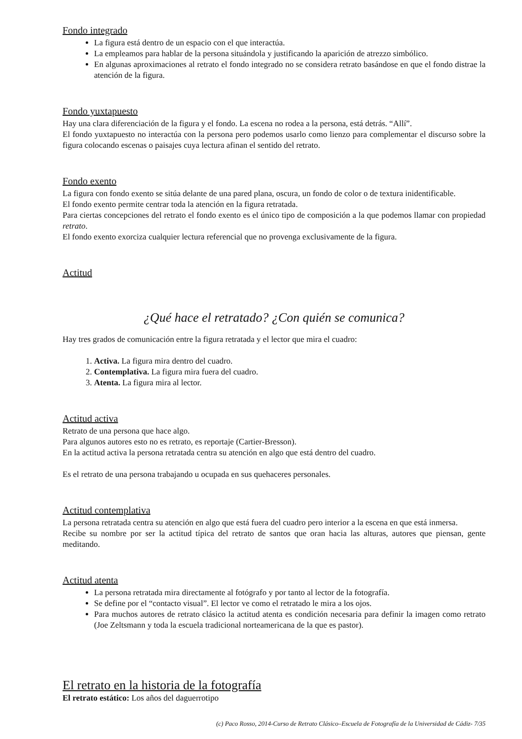Fondo integrado
La figura está dentro de un espacio con el que interactúa.
La empleamos para hablar de la persona situándola y justificando la aparición de atrezzo simbólico.
En algunas aproximaciones al retrato el fondo integrado no se considera retrato basándose en que el fondo distrae la atención de la figura.
Fondo yuxtapuesto
Hay una clara diferenciación de la figura y el fondo. La escena no rodea a la persona, está detrás. “Allí”.
El fondo yuxtapuesto no interactúa con la persona pero podemos usarlo como lienzo para complementar el discurso sobre la figura colocando escenas o paisajes cuya lectura afinan el sentido del retrato.
Fondo exento
La figura con fondo exento se sitúa delante de una pared plana, oscura, un fondo de color o de textura inidentificable.
El fondo exento permite centrar toda la atención en la figura retratada.
Para ciertas concepciones del retrato el fondo exento es el único tipo de composición a la que podemos llamar con propiedad retrato.
El fondo exento exorciza cualquier lectura referencial que no provenga exclusivamente de la figura.
Actitud
¿Qué hace el retratado? ¿Con quién se comunica?
Hay tres grados de comunicación entre la figura retratada y el lector que mira el cuadro:
1. Activa. La figura mira dentro del cuadro.
2. Contemplativa. La figura mira fuera del cuadro.
3. Atenta. La figura mira al lector.
Actitud activa
Retrato de una persona que hace algo.
Para algunos autores esto no es retrato, es reportaje (Cartier-Bresson).
En la actitud activa la persona retratada centra su atención en algo que está dentro del cuadro.
Es el retrato de una persona trabajando u ocupada en sus quehaceres personales.
Actitud contemplativa
La persona retratada centra su atención en algo que está fuera del cuadro pero interior a la escena en que está inmersa.
Recibe su nombre por ser la actitud típica del retrato de santos que oran hacia las alturas, autores que piensan, gente meditando.
Actitud atenta
La persona retratada mira directamente al fotógrafo y por tanto al lector de la fotografía.
Se define por el “contacto visual”. El lector ve como el retratado le mira a los ojos.
Para muchos autores de retrato clásico la actitud atenta es condición necesaria para definir la imagen como retrato (Joe Zeltsmann y toda la escuela tradicional norteamericana de la que es pastor).
El retrato en la historia de la fotografía
El retrato estático: Los años del daguerrotipo
(c) Paco Rosso, 2014-Curso de Retrato Clásico–Escuela de Fotografía de la Universidad de Cádiz- 7/35